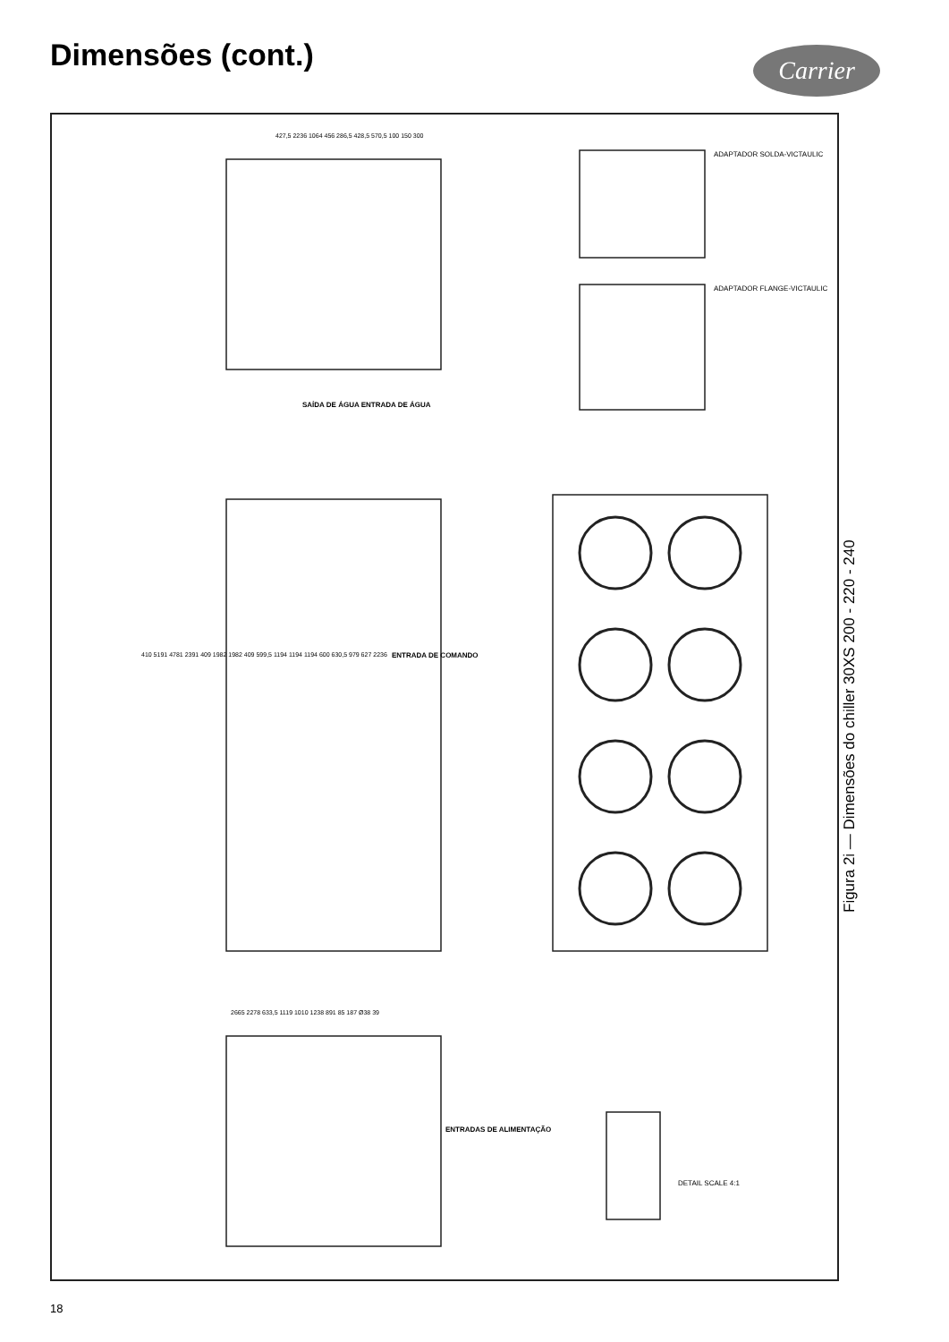Dimensões (cont.) Carrier
SAÍDA DE ÁGUA ENTRADA DE ÁGUA
ENTRADA DE COMANDO
ENTRADAS DE ALIMENTAÇÃO
ADAPTADOR SOLDA-VICTAULIC
ADAPTADOR FLANGE-VICTAULIC
DETAIL SCALE 4:1
427,5 2236 1064 456 286,5 428,5 570,5 100 150 300
410 5191 4781 2391 409 1982 1982 409 599,5 1194 1194 1194 600 630,5 979 627 2236
2665 2278 633,5 1119 1010 1238 891 85 187 Ø38 39
Figura 2i — Dimensões do chiller 30XS 200 - 220 - 240
18